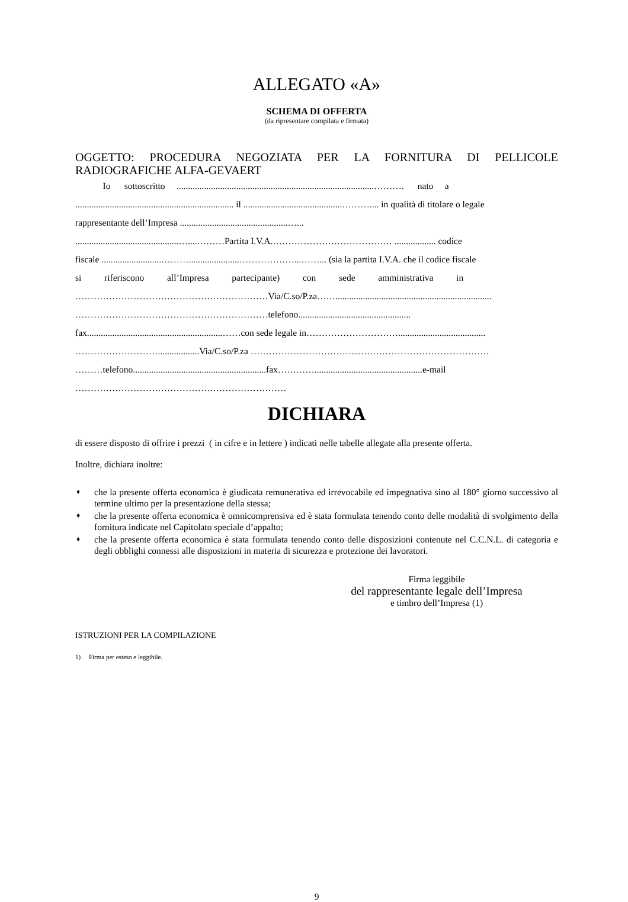ALLEGATO «A»
SCHEMA DI OFFERTA
(da ripresentare compilata e firmata)
OGGETTO: PROCEDURA NEGOZIATA PER LA FORNITURA DI PELLICOLE RADIOGRAFICHE ALFA-GEVAERT
Io sottoscritto ......................................................................................………. nato a
..................................................................... il ...........................................……….... in qualità di titolare o legale
rappresentante dell’Impresa ...............................................…...
.............................................…....………Partita I.V.A.………………………………… .................. codice
fiscale ..........................………......................………………...……... (sia la partita I.V.A. che il codice fiscale
si riferiscono all’Impresa partecipante) con sede amministrativa in
………………………………………………………Via/C.so/P.za……....................................................................
………………………………………………………telefono.................................................
fax...........................................................……con sede legale in…………………………......................................
………………………..................Via/C.so/P.za ……………………………………………………………………
………telefono..........................................................fax…………...............................................e-mail
……………………………………………………………
DICHIARA
di essere disposto di offrire i prezzi ( in cifre e in lettere ) indicati nelle tabelle allegate alla presente offerta.
Inoltre, dichiara inoltre:
♦ che la presente offerta economica è giudicata remunerativa ed irrevocabile ed impegnativa sino al 180° giorno successivo al termine ultimo per la presentazione della stessa;
♦ che la presente offerta economica è omnicomprensiva ed è stata formulata tenendo conto delle modalità di svolgimento della fornitura indicate nel Capitolato speciale d’appalto;
♦ che la presente offerta economica è stata formulata tenendo conto delle disposizioni contenute nel C.C.N.L. di categoria e degli obblighi connessi alle disposizioni in materia di sicurezza e protezione dei lavoratori.
Firma leggibile
del rappresentante legale dell’Impresa
e timbro dell’Impresa (1)
ISTRUZIONI PER LA COMPILAZIONE
1) Firma per esteso e leggibile.
9